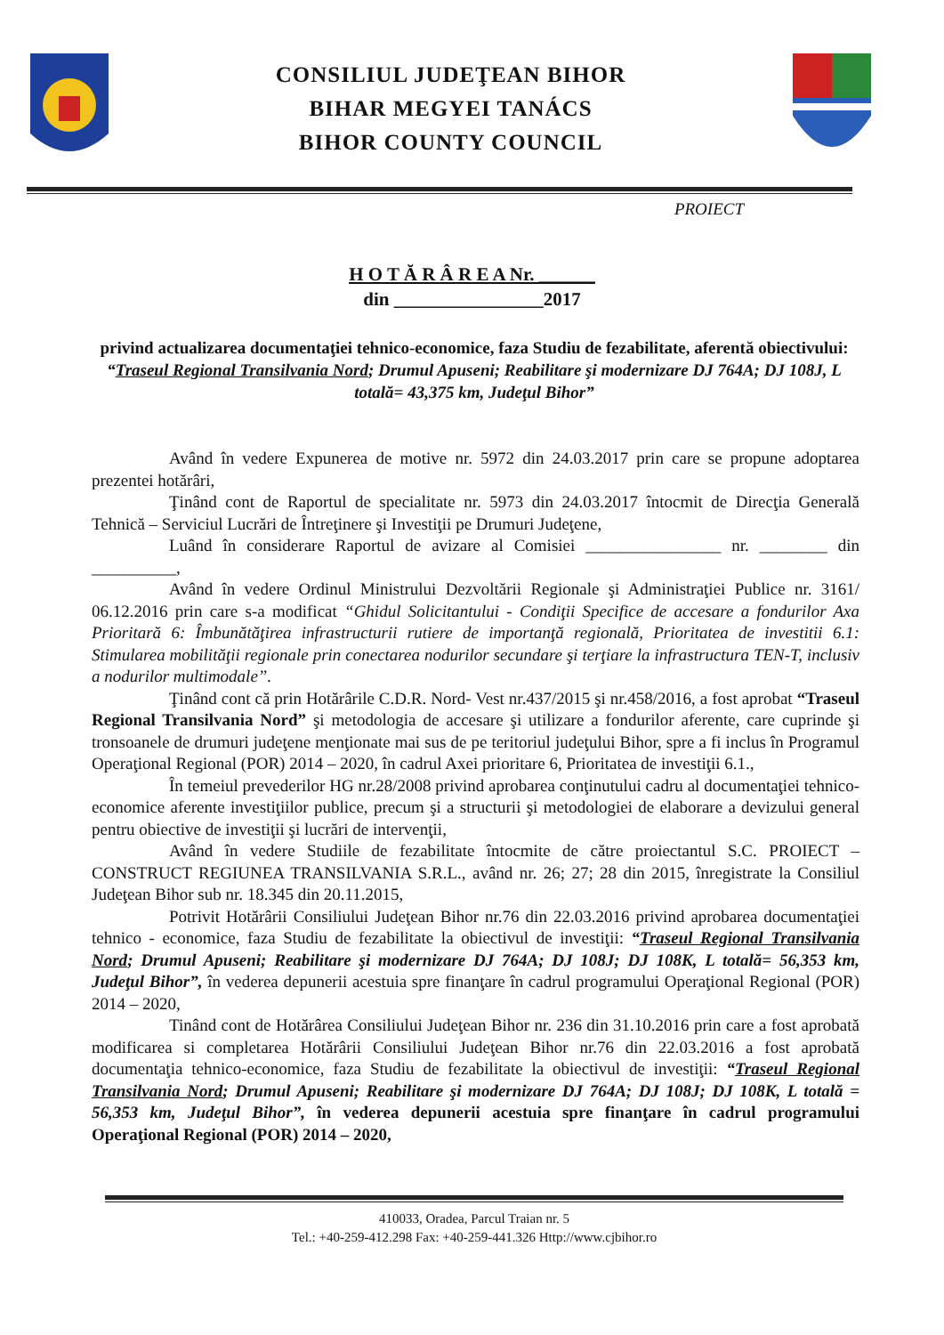CONSILIUL JUDEŢEAN BIHOR
BIHAR MEGYEI TANÁCS
BIHOR COUNTY COUNCIL
PROIECT
H O T Ă R Â R E A Nr. ______
din ________________2017
privind actualizarea documentaţiei tehnico-economice, faza Studiu de fezabilitate, aferentă obiectivului: “Traseul Regional Transilvania Nord; Drumul Apuseni; Reabilitare şi modernizare DJ 764A; DJ 108J, L totală= 43,375 km, Judeţul Bihor”
Având în vedere Expunerea de motive nr. 5972 din 24.03.2017 prin care se propune adoptarea prezentei hotărâri,
Ţinând cont de Raportul de specialitate nr. 5973 din 24.03.2017 întocmit de Direcţia Generală Tehnică – Serviciul Lucrări de Întreţinere şi Investiţii pe Drumuri Judeţene,
Luând în considerare Raportul de avizare al Comisiei ________________ nr. ________ din __________,
Având în vedere Ordinul Ministrului Dezvoltării Regionale şi Administraţiei Publice nr. 3161/ 06.12.2016 prin care s-a modificat “Ghidul Solicitantului - Condiţii Specifice de accesare a fondurilor Axa Prioritară 6: Îmbunătăţirea infrastructurii rutiere de importanţă regională, Prioritatea de investitii 6.1: Stimularea mobilităţii regionale prin conectarea nodurilor secundare şi terţiare la infrastructura TEN-T, inclusiv a nodurilor multimodale”.
Ţinând cont că prin Hotărârile C.D.R. Nord- Vest nr.437/2015 şi nr.458/2016, a fost aprobat “Traseul Regional Transilvania Nord” şi metodologia de accesare şi utilizare a fondurilor aferente, care cuprinde şi tronsoanele de drumuri judeţene menţionate mai sus de pe teritoriul judeţului Bihor, spre a fi inclus în Programul Operaţional Regional (POR) 2014 – 2020, în cadrul Axei prioritare 6, Prioritatea de investiţii 6.1.,
În temeiul prevederilor HG nr.28/2008 privind aprobarea conţinutului cadru al documentaţiei tehnico-economice aferente investiţiilor publice, precum şi a structurii şi metodologiei de elaborare a devizului general pentru obiective de investiţii şi lucrări de intervenţii,
Având în vedere Studiile de fezabilitate întocmite de către proiectantul S.C. PROIECT – CONSTRUCT REGIUNEA TRANSILVANIA S.R.L., având nr. 26; 27; 28 din 2015, înregistrate la Consiliul Judeţean Bihor sub nr. 18.345 din 20.11.2015,
Potrivit Hotărârii Consiliului Judeţean Bihor nr.76 din 22.03.2016 privind aprobarea documentaţiei tehnico - economice, faza Studiu de fezabilitate la obiectivul de investiţii: “Traseul Regional Transilvania Nord; Drumul Apuseni; Reabilitare şi modernizare DJ 764A; DJ 108J; DJ 108K, L totală= 56,353 km, Judeţul Bihor”, în vederea depunerii acestuia spre finanţare în cadrul programului Operaţional Regional (POR) 2014 – 2020,
Tinând cont de Hotărârea Consiliului Judeţean Bihor nr. 236 din 31.10.2016 prin care a fost aprobată modificarea si completarea Hotărârii Consiliului Judeţean Bihor nr.76 din 22.03.2016 a fost aprobată documentaţia tehnico-economice, faza Studiu de fezabilitate la obiectivul de investiţii: “Traseul Regional Transilvania Nord; Drumul Apuseni; Reabilitare şi modernizare DJ 764A; DJ 108J; DJ 108K, L totală = 56,353 km, Judeţul Bihor”, în vederea depunerii acestuia spre finanţare în cadrul programului Operaţional Regional (POR) 2014 – 2020,
410033, Oradea, Parcul Traian nr. 5
Tel.: +40-259-412.298 Fax: +40-259-441.326 Http://www.cjbihor.ro